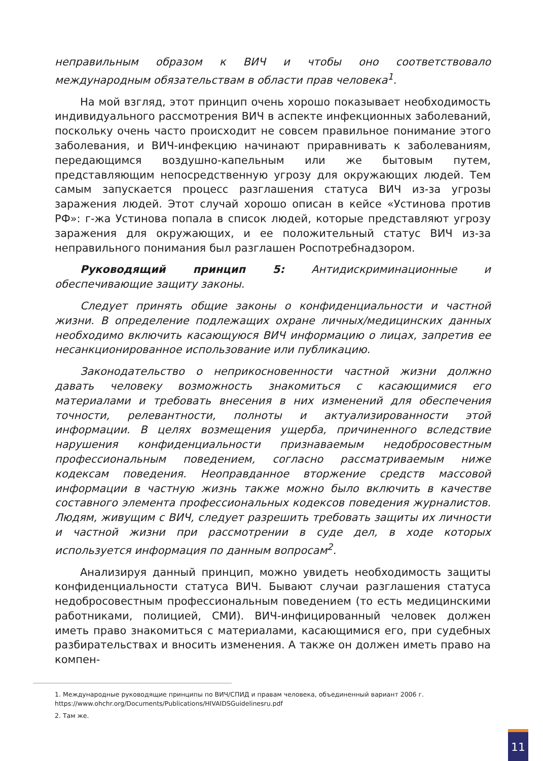неправильным образом к ВИЧ и чтобы оно соответствовало международным обязательствам в области прав человека<sup>1</sup>.
На мой взгляд, этот принцип очень хорошо показывает необходимость индивидуального рассмотрения ВИЧ в аспекте инфекционных заболеваний, поскольку очень часто происходит не совсем правильное понимание этого заболевания, и ВИЧ-инфекцию начинают приравнивать к заболеваниям, передающимся воздушно-капельным или же бытовым путем, представляющим непосредственную угрозу для окружающих людей. Тем самым запускается процесс разглашения статуса ВИЧ из-за угрозы заражения людей. Этот случай хорошо описан в кейсе «Устинова против РФ»: г-жа Устинова попала в список людей, которые представляют угрозу заражения для окружающих, и ее положительный статус ВИЧ из-за неправильного понимания был разглашен Роспотребнадзором.
Руководящий принцип 5: Антидискриминационные и обеспечивающие защиту законы.
Следует принять общие законы о конфиденциальности и частной жизни. В определение подлежащих охране личных/медицинских данных необходимо включить касающуюся ВИЧ информацию о лицах, запретив ее несанкционированное использование или публикацию.
Законодательство о неприкосновенности частной жизни должно давать человеку возможность знакомиться с касающимися его материалами и требовать внесения в них изменений для обеспечения точности, релевантности, полноты и актуализированности этой информации. В целях возмещения ущерба, причиненного вследствие нарушения конфиденциальности признаваемым недобросовестным профессиональным поведением, согласно рассматриваемым ниже кодексам поведения. Неоправданное вторжение средств массовой информации в частную жизнь также можно было включить в качестве составного элемента профессиональных кодексов поведения журналистов. Людям, живущим с ВИЧ, следует разрешить требовать защиты их личности и частной жизни при рассмотрении в суде дел, в ходе которых используется информация по данным вопросам<sup>2</sup>.
Анализируя данный принцип, можно увидеть необходимость защиты конфиденциальности статуса ВИЧ. Бывают случаи разглашения статуса недобросовестным профессиональным поведением (то есть медицинскими работниками, полицией, СМИ). ВИЧ-инфицированный человек должен иметь право знакомиться с материалами, касающимися его, при судебных разбирательствах и вносить изменения. А также он должен иметь право на компен-
1. Международные руководящие принципы по ВИЧ/СПИД и правам человека, объединенный вариант 2006 г.
https://www.ohchr.org/Documents/Publications/HIVAIDSGuidelinesru.pdf
2. Там же.
11